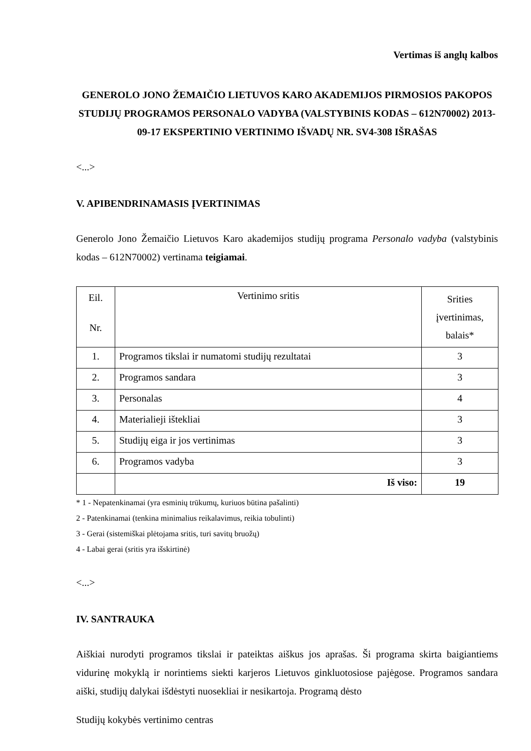Vertimas iš anglų kalbos
GENEROLO JONO ŽEMAIČIO LIETUVOS KARO AKADEMIJOS PIRMOSIOS PAKOPOS STUDIJŲ PROGRAMOS PERSONALO VADYBA (VALSTYBINIS KODAS – 612N70002) 2013-09-17 EKSPERTINIO VERTINIMO IŠVADŲ NR. SV4-308 IŠRAŠAS
<...>
V. APIBENDRINAMASIS ĮVERTINIMAS
Generolo Jono Žemaičio Lietuvos Karo akademijos studijų programa Personalo vadyba (valstybinis kodas – 612N70002) vertinama teigiamai.
| Eil. Nr. | Vertinimo sritis | Srities įvertinimas, balais* |
| --- | --- | --- |
| 1. | Programos tikslai ir numatomi studijų rezultatai | 3 |
| 2. | Programos sandara | 3 |
| 3. | Personalas | 4 |
| 4. | Materialieji ištekliai | 3 |
| 5. | Studijų eiga ir jos vertinimas | 3 |
| 6. | Programos vadyba | 3 |
| | Iš viso: | 19 |
* 1 - Nepatenkinamai (yra esminių trūkumų, kuriuos būtina pašalinti)
2 - Patenkinamai (tenkina minimalius reikalavimus, reikia tobulinti)
3 - Gerai (sistemiškai plėtojama sritis, turi savitų bruožų)
4 - Labai gerai (sritis yra išskirtinė)
<...>
IV. SANTRAUKA
Aiškiai nurodyti programos tikslai ir pateiktas aiškus jos aprašas. Ši programa skirta baigiantiems vidurinę mokyklą ir norintiems siekti karjeros Lietuvos ginkluotosiose pajėgose. Programos sandara aiški, studijų dalykai išdėstyti nuosekliai ir nesikartoja. Programą dėsto
Studijų kokybės vertinimo centras